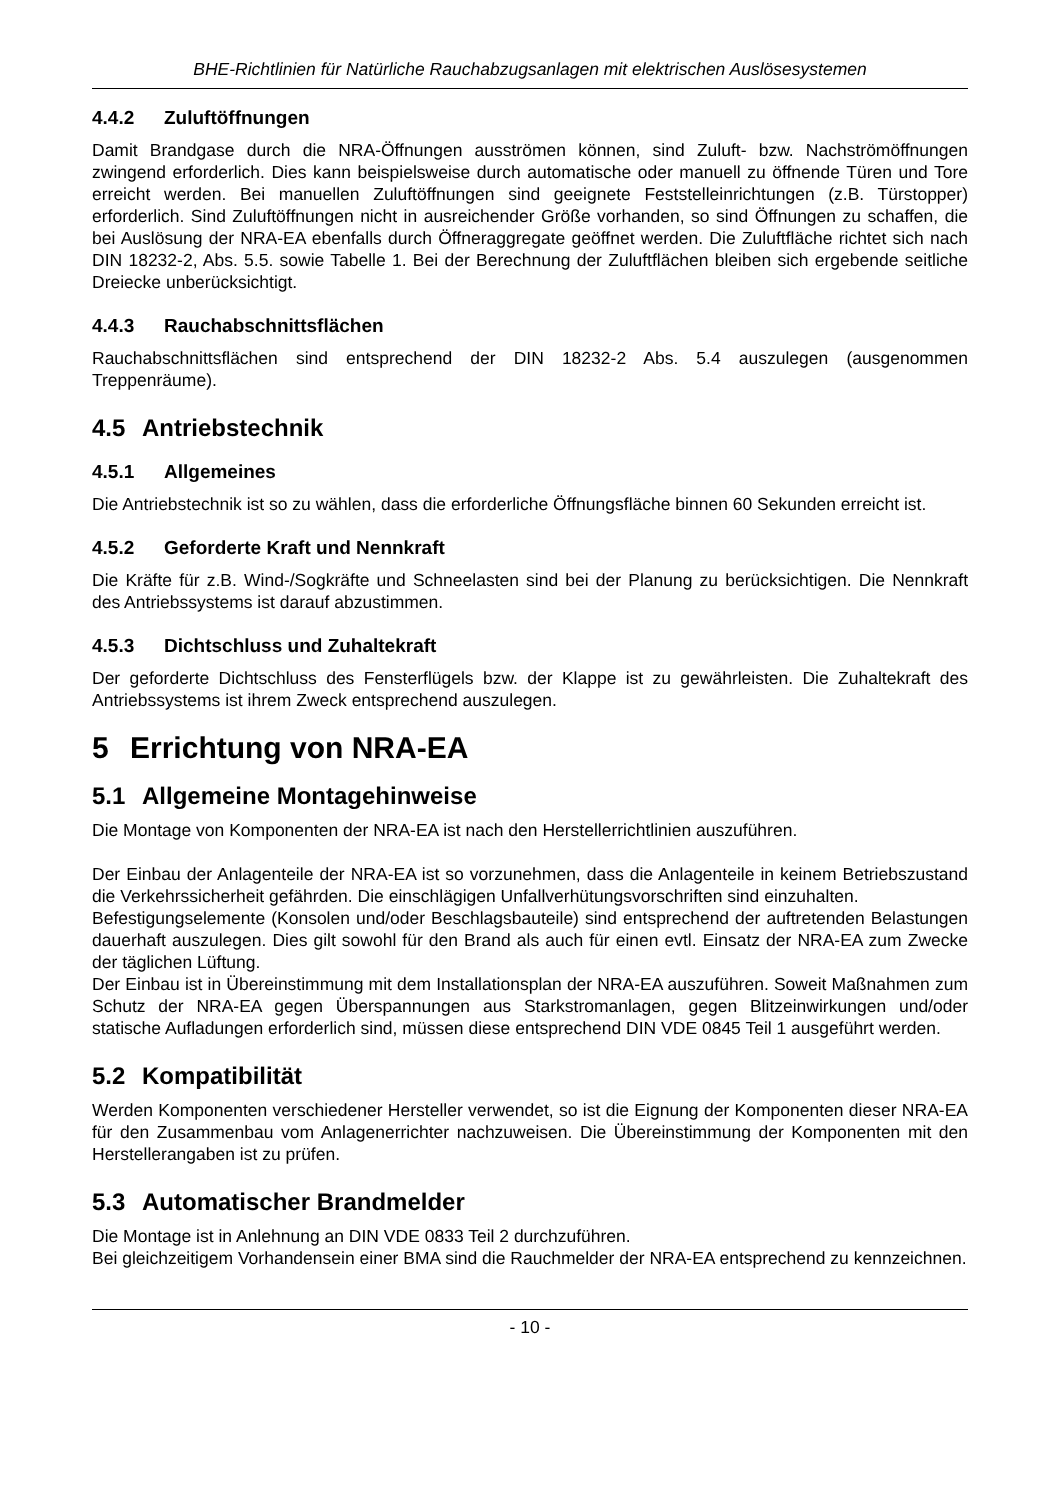BHE-Richtlinien für Natürliche Rauchabzugsanlagen mit elektrischen Auslösesystemen
4.4.2 Zuluftöffnungen
Damit Brandgase durch die NRA-Öffnungen ausströmen können, sind Zuluft- bzw. Nachströmöff­nungen zwingend erforderlich. Dies kann beispielsweise durch automatische oder manuell zu öff­nende Türen und Tore erreicht werden. Bei manuellen Zuluftöffnungen sind geeignete Feststellein­richtungen (z.B. Türstopper) erforderlich. Sind Zuluftöffnungen nicht in ausreichender Größe vor­handen, so sind Öffnungen zu schaffen, die bei Auslösung der NRA-EA ebenfalls durch Öffneragg­regate geöffnet werden. Die Zuluftfläche richtet sich nach DIN 18232-2, Abs. 5.5. sowie Tabelle 1. Bei der Berechnung der Zuluftflächen bleiben sich ergebende seitliche Dreiecke unberücksichtigt.
4.4.3 Rauchabschnittsflächen
Rauchabschnittsflächen sind entsprechend der DIN 18232-2 Abs. 5.4 auszulegen (ausgenommen Treppenräume).
4.5 Antriebstechnik
4.5.1 Allgemeines
Die Antriebstechnik ist so zu wählen, dass die erforderliche Öffnungsfläche binnen 60 Sekunden erreicht ist.
4.5.2 Geforderte Kraft und Nennkraft
Die Kräfte für z.B. Wind-/Sogkräfte und Schneelasten sind bei der Planung zu berücksichtigen. Die Nennkraft des Antriebssystems ist darauf abzustimmen.
4.5.3 Dichtschluss und Zuhaltekraft
Der geforderte Dichtschluss des Fensterflügels bzw. der Klappe ist zu gewährleisten. Die Zuhaltek­raft des Antriebssystems ist ihrem Zweck entsprechend auszulegen.
5 Errichtung von NRA-EA
5.1 Allgemeine Montagehinweise
Die Montage von Komponenten der NRA-EA ist nach den Herstellerrichtlinien auszuführen.
Der Einbau der Anlagenteile der NRA-EA ist so vorzunehmen, dass die Anlagenteile in keinem Be­triebszustand die Verkehrssicherheit gefährden. Die einschlägigen Unfallverhütungsvorschriften sind einzuhalten.
Befestigungselemente (Konsolen und/oder Beschlagsbauteile) sind entsprechend der auftretenden Belastungen dauerhaft auszulegen. Dies gilt sowohl für den Brand als auch für einen evtl. Einsatz der NRA-EA zum Zwecke der täglichen Lüftung.
Der Einbau ist in Übereinstimmung mit dem Installationsplan der NRA-EA auszuführen. Soweit Maßnahmen zum Schutz der NRA-EA gegen Überspannungen aus Starkstromanlagen, gegen Blitzeinwirkungen und/oder statische Aufladungen erforderlich sind, müssen diese entsprechend DIN VDE 0845 Teil 1 ausgeführt werden.
5.2 Kompatibilität
Werden Komponenten verschiedener Hersteller verwendet, so ist die Eignung der Komponenten dieser NRA-EA für den Zusammenbau vom Anlagenerrichter nachzuweisen. Die Übereinstimmung der Komponenten mit den Herstellerangaben ist zu prüfen.
5.3 Automatischer Brandmelder
Die Montage ist in Anlehnung an DIN VDE 0833 Teil 2 durchzuführen.
Bei gleichzeitigem Vorhandensein einer BMA sind die Rauchmelder der NRA-EA entsprechend zu kennzeichnen.
- 10 -